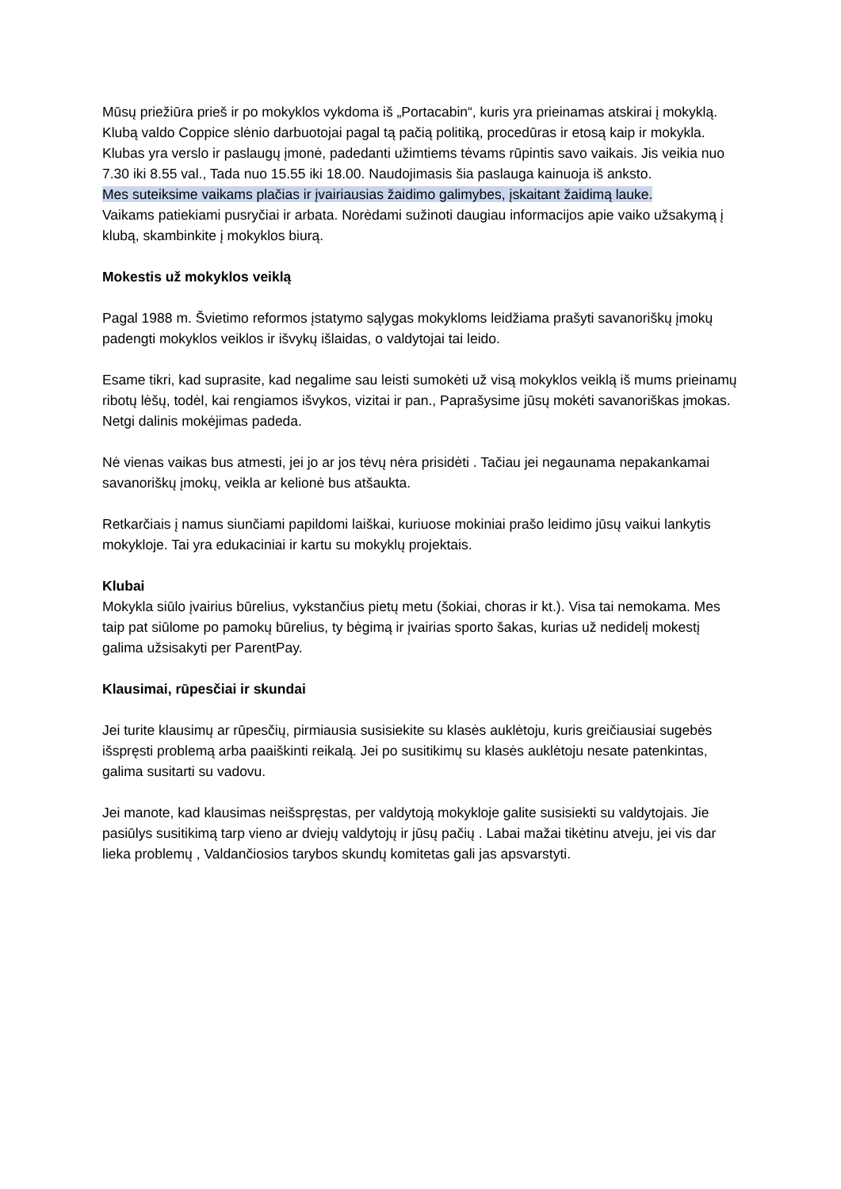Mūsų priežiūra prieš ir po mokyklos vykdoma iš „Portacabin“, kuris yra prieinamas atskirai į mokyklą.
Klubą valdo Coppice slėnio darbuotojai pagal tą pačią politiką, procedūras ir etosą kaip ir mokykla.
Klubas yra verslo ir paslaugų įmonė, padedanti užimtiems tėvams rūpintis savo vaikais. Jis veikia nuo 7.30 iki 8.55 val., Tada nuo 15.55 iki 18.00. Naudojimasis šia paslauga kainuoja iš anksto.
Mes suteiksime vaikams plačias ir įvairiausias žaidimo galimybes, įskaitant žaidimą lauke.
Vaikams patiekiami pusryčiai ir arbata. Norėdami sužinoti daugiau informacijos apie vaiko užsakymą į klubą, skambinkite į mokyklos biurą.
Mokestis už mokyklos veiklą
Pagal 1988 m. Švietimo reformos įstatymo sąlygas mokykloms leidžiama prašyti savanoriškų įmokų padengti mokyklos veiklos ir išvykų išlaidas, o valdytojai tai leido.
Esame tikri, kad suprasite, kad negalime sau leisti sumokėti už visą mokyklos veiklą iš mums prieinamų ribotų lėšų, todėl, kai rengiamos išvykos, vizitai ir pan., Paprašysime jūsų mokėti savanoriškas įmokas. Netgi dalinis mokėjimas padeda.
Nė vienas vaikas bus atmesti, jei jo ar jos tėvų nėra prisidėti . Tačiau jei negaunama nepakankamai savanoriškų įmokų, veikla ar kelionė bus atšaukta.
Retkarčiais į namus siunčiami papildomi laiškai, kuriuose mokiniai prašo leidimo jūsų vaikui lankytis mokykloje. Tai yra edukaciniai ir kartu su mokyklų projektais.
Klubai
Mokykla siūlo įvairius būrelius, vykstančius pietų metu (šokiai, choras ir kt.). Visa tai nemokama. Mes taip pat siūlome po pamokų būrelius, ty bėgimą ir įvairias sporto šakas, kurias už nedidelį mokestį galima užsisakyti per ParentPay.
Klausimai, rūpesčiai ir skundai
Jei turite klausimų ar rūpesčių, pirmiausia susisiekite su klasės auklėtoju, kuris greičiausiai sugebės išspręsti problemą arba paaiškinti reikalą. Jei po susitikimų su klasės auklėtoju nesate patenkintas, galima susitarti su vadovu.
Jei manote, kad klausimas neišspręstas, per valdytoją mokykloje galite susisiekti su valdytojais. Jie pasiūlys susitikimą tarp vieno ar dviejų valdytojų ir jūsų pačių . Labai mažai tikėtinu atveju, jei vis dar lieka problemų , Valdančiosios tarybos skundų komitetas gali jas apsvarstyti.